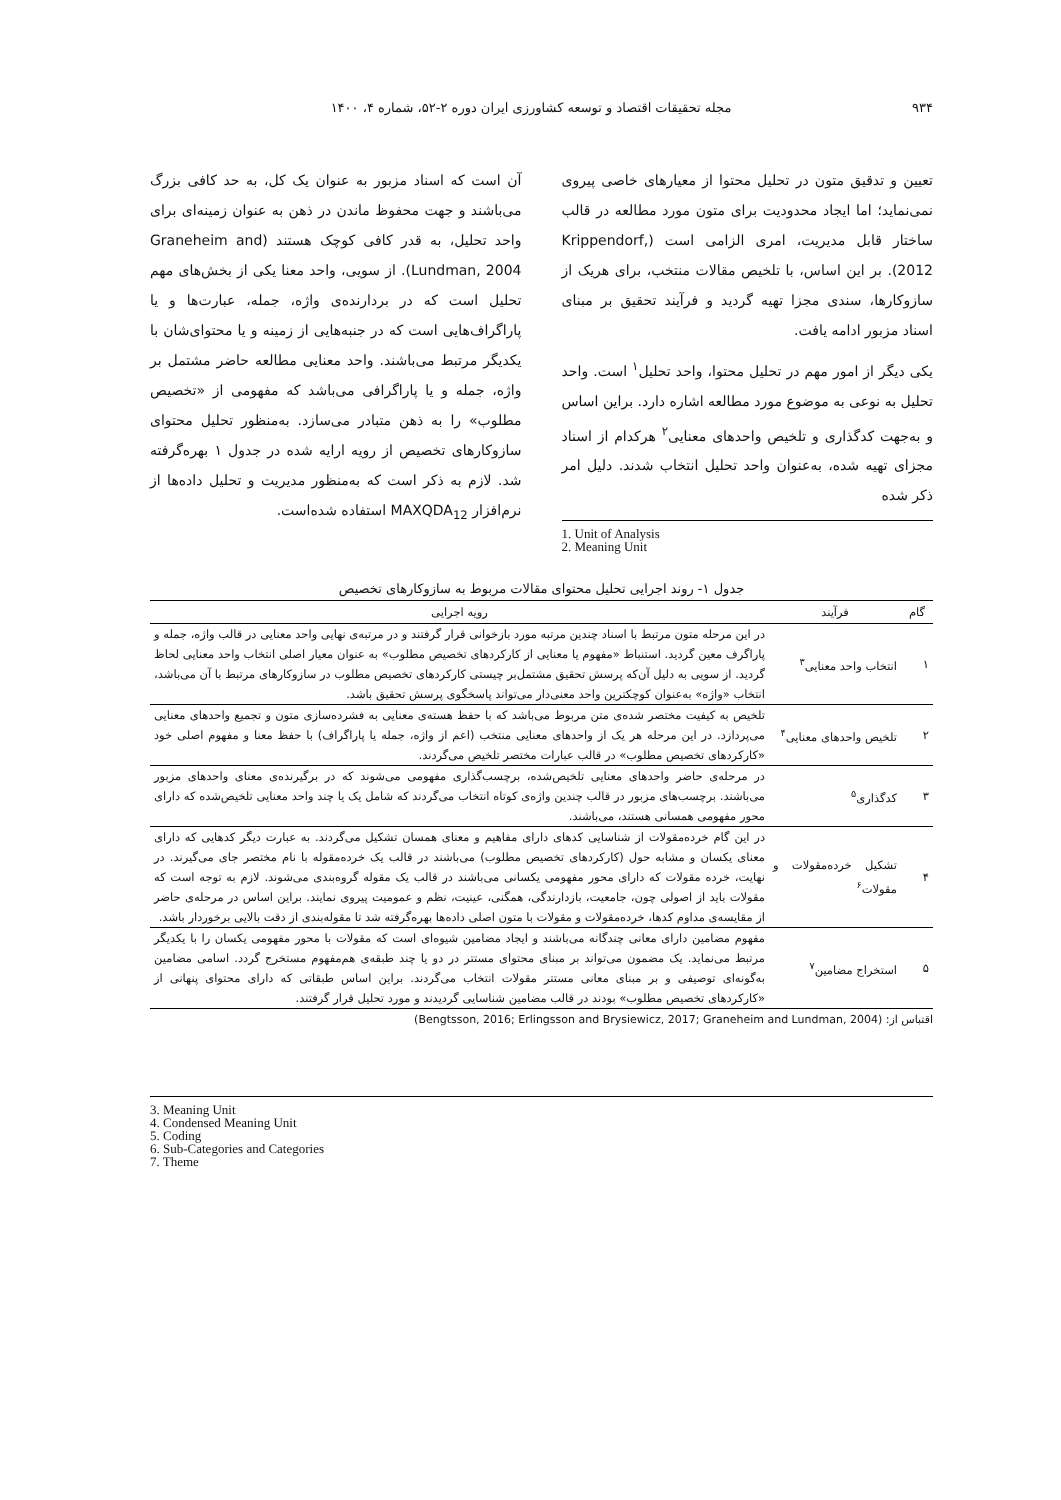۹۳۴ مجله تحقیقات اقتصاد و توسعه کشاورزی ایران دوره ۲-۵۲، شماره ۴، ۱۴۰۰
تعیین و تدقیق متون در تحلیل محتوا از معیارهای خاصی پیروی نمی‌نماید؛ اما ایجاد محدودیت برای متون مورد مطالعه در قالب ساختار قابل مدیریت، امری الزامی است (Krippendorf, 2012). بر این اساس، با تلخیص مقالات منتخب، برای هریک از سازوکارها، سندی مجزا تهیه گردید و فرآیند تحقیق بر مبنای اسناد مزبور ادامه یافت.
یکی دیگر از امور مهم در تحلیل محتوا، واحد تحلیل<sup>۱</sup> است. واحد تحلیل به نوعی به موضوع مورد مطالعه اشاره دارد. براین اساس و به‌جهت کدگذاری و تلخیص واحدهای معنایی<sup>۲</sup> هرکدام از اسناد مجزای تهیه شده، به‌عنوان واحد تحلیل انتخاب شدند. دلیل امر ذکر شده
1. Unit of Analysis
2. Meaning Unit
آن است که اسناد مزبور به عنوان یک کل، به حد کافی بزرگ می‌باشند و جهت محفوظ ماندن در ذهن به عنوان زمینه‌ای برای واحد تحلیل، به قدر کافی کوچک هستند (Graneheim and Lundman, 2004). از سویی، واحد معنا یکی از بخش‌های مهم تحلیل است که در بردارنده‌ی واژه، جمله، عبارت‌ها و یا پاراگراف‌هایی است که در جنبه‌هایی از زمینه و یا محتوای‌شان با یکدیگر مرتبط می‌باشند. واحد معنایی مطالعه حاضر مشتمل بر واژه، جمله و یا پاراگرافی می‌باشد که مفهومی از «تخصیص مطلوب» را به ذهن متبادر می‌سازد. به‌منظور تحلیل محتوای سازوکارهای تخصیص از رویه ارایه شده در جدول ۱ بهره‌گرفته شد. لازم به ذکر است که به‌منظور مدیریت و تحلیل داده‌ها از نرم‌افزار MAXQDA<sub>12</sub> استفاده شده‌است.
جدول ۱- روند اجرایی تحلیل محتوای مقالات مربوط به سازوکارهای تخصیص
| گام | فرآیند | رویه اجرایی |
| --- | --- | --- |
| ۱ | انتخاب واحد معنایی<sup>۳</sup> | در این مرحله متون مرتبط با اسناد چندین مرتبه مورد بازخوانی قرار گرفتند و در مرتبه‌ی نهایی واحد معنایی در قالب واژه، جمله و پاراگرف معین گردید. استنباط «مفهوم یا معنایی از کارکردهای تخصیص مطلوب» به عنوان معیار اصلی انتخاب واحد معنایی لحاظ گردید. از سویی به دلیل آن‌که پرسش تحقیق مشتمل‌بر چیستی کارکردهای تخصیص مطلوب در سازوکارهای مرتبط با آن می‌باشد، انتخاب «واژه» به‌عنوان کوچکترین واحد معنی‌دار می‌تواند پاسخگوی پرسش تحقیق باشد. |
| ۲ | تلخیص واحدهای معنایی<sup>۴</sup> | تلخیص به کیفیت مختصر شده‌ی متن مربوط می‌باشد که با حفظ هسته‌ی معنایی به فشرده‌سازی متون و تجمیع واحدهای معنایی می‌پردازد. در این مرحله هر یک از واحدهای معنایی منتخب (اعم از واژه، جمله یا پاراگراف) با حفظ معنا و مفهوم اصلی خود «کارکردهای تخصیص مطلوب» در قالب عبارات مختصر تلخیص می‌گردند. |
| ۳ | کدگذاری<sup>۵</sup> | در مرحله‌ی حاضر واحدهای معنایی تلخیص‌شده، برچسب‌گذاری مفهومی می‌شوند که در برگیرنده‌ی معنای واحدهای مزبور می‌باشند. برچسب‌های مزبور در قالب چندین واژه‌ی کوتاه انتخاب می‌گردند که شامل یک یا چند واحد معنایی تلخیص‌شده که دارای محور مفهومی همسانی هستند، می‌باشند. |
| ۴ | تشکیل خرده‌مقولات و مقولات<sup>۶</sup> | در این گام خرده‌مقولات از شناسایی کدهای دارای مفاهیم و معنای همسان تشکیل می‌گردند. به عبارت دیگر کدهایی که دارای معنای یکسان و مشابه حول (کارکردهای تخصیص مطلوب) می‌باشند در قالب یک خرده‌مقوله با نام مختصر جای می‌گیرند. در نهایت، خرده مقولات که دارای محور مفهومی یکسانی می‌باشند در قالب یک مقوله گروه‌بندی می‌شوند. لازم به توجه است که مقولات باید از اصولی چون، جامعیت، بازدارندگی، همگنی، عینیت، نظم و عمومیت پیروی نمایند. براین اساس در مرحله‌ی حاضر از مقایسه‌ی مداوم کدها، خرده‌مقولات و مقولات با متون اصلی داده‌ها بهره‌گرفته شد تا مقوله‌بندی از دقت بالایی برخوردار باشد. |
| ۵ | استخراج مضامین<sup>۷</sup> | مفهوم مضامین دارای معانی چندگانه می‌باشند و ایجاد مضامین شیوه‌ای است که مقولات با محور مفهومی یکسان را با یکدیگر مرتبط می‌نماید. یک مضمون می‌تواند بر مبنای محتوای مستتر در دو یا چند طبقه‌ی هم‌مفهوم مستخرج گردد. اسامی مضامین به‌گونه‌ای توصیفی و بر مبنای معانی مستتر مقولات انتخاب می‌گردند. براین اساس طبقاتی که دارای محتوای پنهانی از «کارکردهای تخصیص مطلوب» بودند در قالب مضامین شناسایی گردیدند و مورد تحلیل قرار گرفتند. |
اقتباس از: (Bengtsson, 2016; Erlingsson and Brysiewicz, 2017; Graneheim and Lundman, 2004)
3. Meaning Unit
4. Condensed Meaning Unit
5. Coding
6. Sub-Categories and Categories
7. Theme